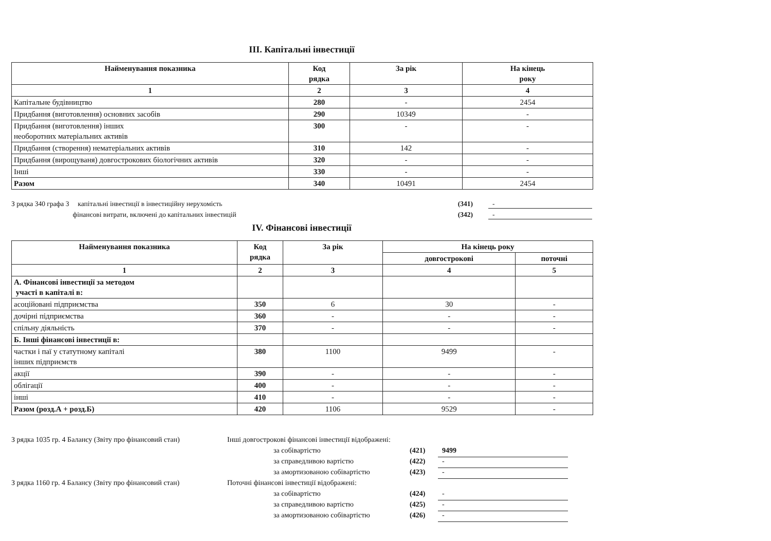III. Капітальні інвестиції
| Найменування показника | Код рядка | За рік | На кінець року |
| --- | --- | --- | --- |
| 1 | 2 | 3 | 4 |
| Капітальне будівництво | 280 | - | 2454 |
| Придбання (виготовлення) основних засобів | 290 | 10349 | - |
| Придбання (виготовлення) інших необоротних матеріальних активів | 300 | - | - |
| Придбання (створення) нематеріальних активів | 310 | 142 | - |
| Придбання (вирощуваня) довгострокових біологічних активів | 320 | - | - |
| Інші | 330 | - | - |
| Разом | 340 | 10491 | 2454 |
З рядка 340 графа 3 капітальні інвестиції в інвестиційну нерухомість (341) -
фінансові витрати, включені до капітальних інвестицій (342) -
IV. Фінансові інвестиції
| Найменування показника | Код рядка | За рік | На кінець року | |
| --- | --- | --- | --- | --- |
| | | | довгострокові | поточні |
| 1 | 2 | 3 | 4 | 5 |
| А. Фінансові інвестиції за методом участі в капіталі в: | | | | |
| асоційовані підприємства | 350 | 6 | 30 | - |
| дочірні підприємства | 360 | - | - | - |
| спільну діяльність | 370 | - | - | - |
| Б. Інші фінансові інвестиції в: | | | | |
| частки і паї у статутному капіталі інших підприємств | 380 | 1100 | 9499 | - |
| акції | 390 | - | - | - |
| облігації | 400 | - | - | - |
| інші | 410 | - | - | - |
| Разом (розд.А + розд.Б) | 420 | 1106 | 9529 | - |
З рядка 1035 гр. 4 Балансу (Звіту про фінансовий стан) Інші довгострокові фінансові інвестиції відображені:
за собівартістю (421) 9499
за справедливою вартістю (422) -
за амортизованою собівартістю (423) -
З рядка 1160 гр. 4 Балансу (Звіту про фінансовий стан) Поточні фінансові інвестиції відображені:
за собівартістю (424) -
за справедливою вартістю (425) -
за амортизованою собівартістю (426) -